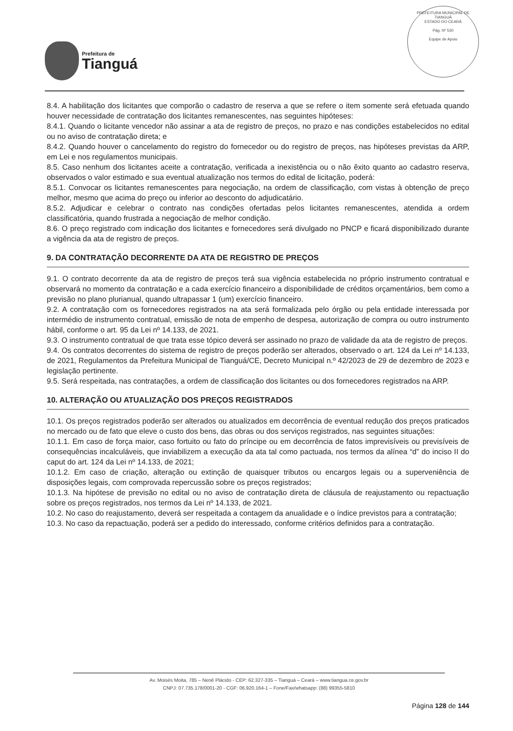Prefeitura de
Tianguá
PREFEITURA MUNICIPAL DE TIANGUÁ
ESTADO DO CEARÁ
Pág. Nº 530
Equipe de Apoio
8.4. A habilitação dos licitantes que comporão o cadastro de reserva a que se refere o item somente será efetuada quando houver necessidade de contratação dos licitantes remanescentes, nas seguintes hipóteses:
8.4.1. Quando o licitante vencedor não assinar a ata de registro de preços, no prazo e nas condições estabelecidos no edital ou no aviso de contratação direta; e
8.4.2. Quando houver o cancelamento do registro do fornecedor ou do registro de preços, nas hipóteses previstas da ARP, em Lei e nos regulamentos municipais.
8.5. Caso nenhum dos licitantes aceite a contratação, verificada a inexistência ou o não êxito quanto ao cadastro reserva, observados o valor estimado e sua eventual atualização nos termos do edital de licitação, poderá:
8.5.1. Convocar os licitantes remanescentes para negociação, na ordem de classificação, com vistas à obtenção de preço melhor, mesmo que acima do preço ou inferior ao desconto do adjudicatário.
8.5.2. Adjudicar e celebrar o contrato nas condições ofertadas pelos licitantes remanescentes, atendida a ordem classificatória, quando frustrada a negociação de melhor condição.
8.6. O preço registrado com indicação dos licitantes e fornecedores será divulgado no PNCP e ficará disponibilizado durante a vigência da ata de registro de preços.
9. DA CONTRATAÇÃO DECORRENTE DA ATA DE REGISTRO DE PREÇOS
9.1. O contrato decorrente da ata de registro de preços terá sua vigência estabelecida no próprio instrumento contratual e observará no momento da contratação e a cada exercício financeiro a disponibilidade de créditos orçamentários, bem como a previsão no plano plurianual, quando ultrapassar 1 (um) exercício financeiro.
9.2. A contratação com os fornecedores registrados na ata será formalizada pelo órgão ou pela entidade interessada por intermédio de instrumento contratual, emissão de nota de empenho de despesa, autorização de compra ou outro instrumento hábil, conforme o art. 95 da Lei nº 14.133, de 2021.
9.3. O instrumento contratual de que trata esse tópico deverá ser assinado no prazo de validade da ata de registro de preços.
9.4. Os contratos decorrentes do sistema de registro de preços poderão ser alterados, observado o art. 124 da Lei nº 14.133, de 2021, Regulamentos da Prefeitura Municipal de Tianguá/CE, Decreto Municipal n.º 42/2023 de 29 de dezembro de 2023 e legislação pertinente.
9.5. Será respeitada, nas contratações, a ordem de classificação dos licitantes ou dos fornecedores registrados na ARP.
10. ALTERAÇÃO OU ATUALIZAÇÃO DOS PREÇOS REGISTRADOS
10.1. Os preços registrados poderão ser alterados ou atualizados em decorrência de eventual redução dos preços praticados no mercado ou de fato que eleve o custo dos bens, das obras ou dos serviços registrados, nas seguintes situações:
10.1.1. Em caso de força maior, caso fortuito ou fato do príncipe ou em decorrência de fatos imprevisíveis ou previsíveis de consequências incalculáveis, que inviabilizem a execução da ata tal como pactuada, nos termos da alínea “d” do inciso II do caput do art. 124 da Lei nº 14.133, de 2021;
10.1.2. Em caso de criação, alteração ou extinção de quaisquer tributos ou encargos legais ou a superveniência de disposições legais, com comprovada repercussão sobre os preços registrados;
10.1.3. Na hipótese de previsão no edital ou no aviso de contratação direta de cláusula de reajustamento ou repactuação sobre os preços registrados, nos termos da Lei nº 14.133, de 2021.
10.2. No caso do reajustamento, deverá ser respeitada a contagem da anualidade e o índice previstos para a contratação;
10.3. No caso da repactuação, poderá ser a pedido do interessado, conforme critérios definidos para a contratação.
Av. Moisés Moita, 785 – Nenê Plácido - CEP: 62.327-335 – Tianguá – Ceará – www.tiangua.ce.gov.br
CNPJ: 07.735.178/0001-20 - CGF: 06.920.164-1 – Fone/Fax/whatsapp: (88) 99355-5810
Página 128 de 144